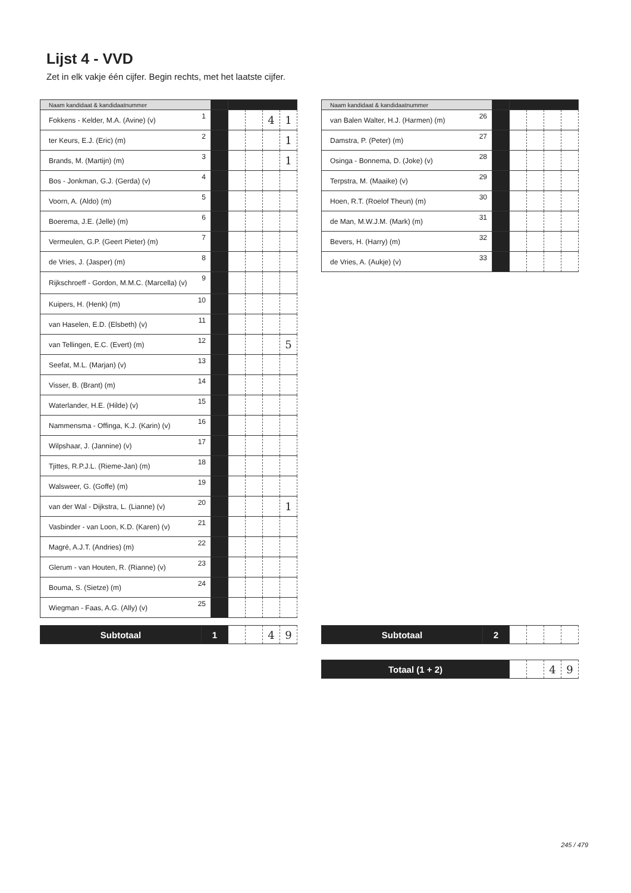Lijst 4 - VVD
Zet in elk vakje één cijfer. Begin rechts, met het laatste cijfer.
| Naam kandidaat & kandidaatnummer | | | | | | |
| --- | --- | --- | --- | --- | --- | --- |
| Fokkens - Kelder, M.A. (Avine) (v) | 1 | | | | 4 | 1 |
| ter Keurs, E.J. (Eric) (m) | 2 | | | | | 1 |
| Brands, M. (Martijn) (m) | 3 | | | | | 1 |
| Bos - Jonkman, G.J. (Gerda) (v) | 4 | | | | | |
| Voorn, A. (Aldo) (m) | 5 | | | | | |
| Boerema, J.E. (Jelle) (m) | 6 | | | | | |
| Vermeulen, G.P. (Geert Pieter) (m) | 7 | | | | | |
| de Vries, J. (Jasper) (m) | 8 | | | | | |
| Rijkschroeff - Gordon, M.M.C. (Marcella) (v) | 9 | | | | | |
| Kuipers, H. (Henk) (m) | 10 | | | | | |
| van Haselen, E.D. (Elsbeth) (v) | 11 | | | | | |
| van Tellingen, E.C. (Evert) (m) | 12 | | | | | 5 |
| Seefat, M.L. (Marjan) (v) | 13 | | | | | |
| Visser, B. (Brant) (m) | 14 | | | | | |
| Waterlander, H.E. (Hilde) (v) | 15 | | | | | |
| Nammensma - Offinga, K.J. (Karin) (v) | 16 | | | | | |
| Wilpshaar, J. (Jannine) (v) | 17 | | | | | |
| Tjittes, R.P.J.L. (Rieme-Jan) (m) | 18 | | | | | |
| Walsweer, G. (Goffe) (m) | 19 | | | | | |
| van der Wal - Dijkstra, L. (Lianne) (v) | 20 | | | | | 1 |
| Vasbinder - van Loon, K.D. (Karen) (v) | 21 | | | | | |
| Magré, A.J.T. (Andries) (m) | 22 | | | | | |
| Glerum - van Houten, R. (Rianne) (v) | 23 | | | | | |
| Bouma, S. (Sietze) (m) | 24 | | | | | |
| Wiegman - Faas, A.G. (Ally) (v) | 25 | | | | | |
| Naam kandidaat & kandidaatnummer | | | | | | |
| --- | --- | --- | --- | --- | --- | --- |
| van Balen Walter, H.J. (Harmen) (m) | 26 | | | | | |
| Damstra, P. (Peter) (m) | 27 | | | | | |
| Osinga - Bonnema, D. (Joke) (v) | 28 | | | | | |
| Terpstra, M. (Maaike) (v) | 29 | | | | | |
| Hoen, R.T. (Roelof Theun) (m) | 30 | | | | | |
| de Man, M.W.J.M. (Mark) (m) | 31 | | | | | |
| Bevers, H. (Harry) (m) | 32 | | | | | |
| de Vries, A. (Aukje) (v) | 33 | | | | | |
| Subtotaal | 1 | | | 4 | 9 |
| Subtotaal | 2 | | | | |
| Totaal (1 + 2) | | | 4 | 9 |
245 / 479